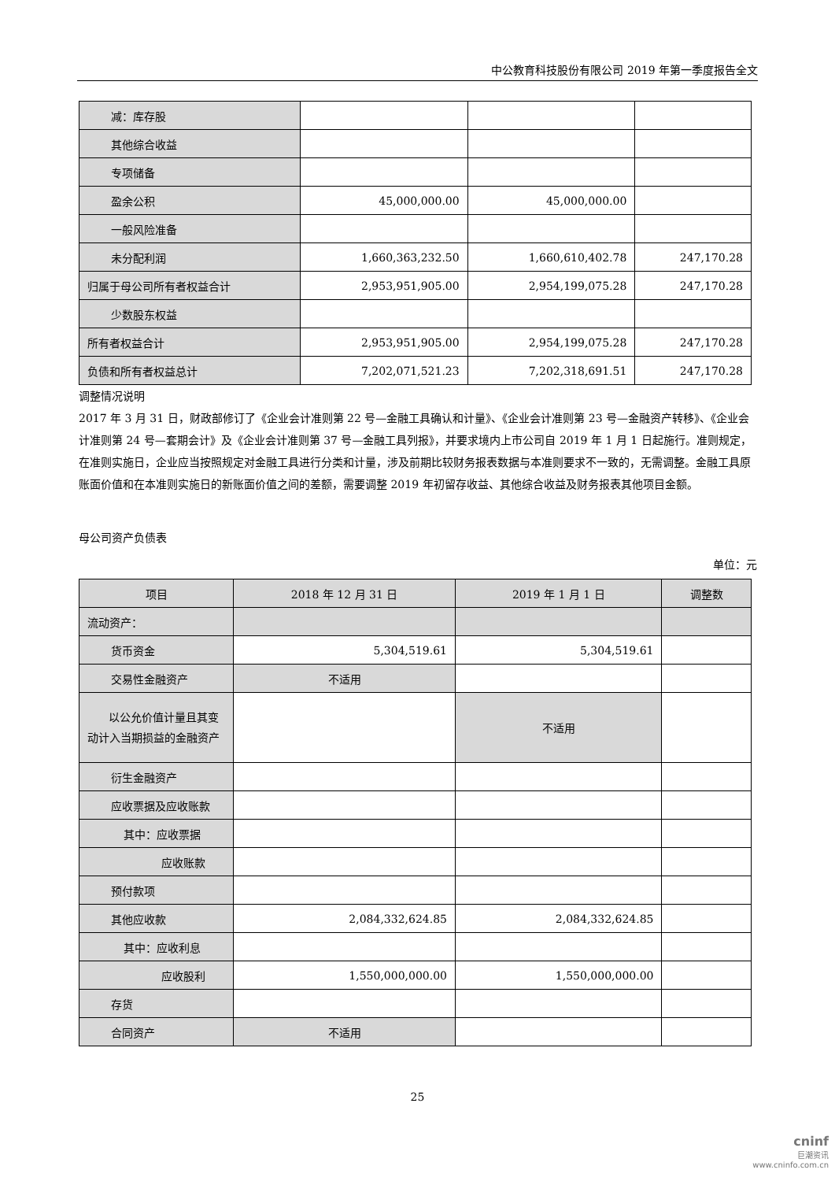中公教育科技股份有限公司 2019 年第一季度报告全文
| 减：库存股 | | | |
| 其他综合收益 | | | |
| 专项储备 | | | |
| 盈余公积 | 45,000,000.00 | 45,000,000.00 | |
| 一般风险准备 | | | |
| 未分配利润 | 1,660,363,232.50 | 1,660,610,402.78 | 247,170.28 |
| 归属于母公司所有者权益合计 | 2,953,951,905.00 | 2,954,199,075.28 | 247,170.28 |
| 少数股东权益 | | | |
| 所有者权益合计 | 2,953,951,905.00 | 2,954,199,075.28 | 247,170.28 |
| 负债和所有者权益总计 | 7,202,071,521.23 | 7,202,318,691.51 | 247,170.28 |
调整情况说明
2017 年 3 月 31 日，财政部修订了《企业会计准则第 22 号—金融工具确认和计量》、《企业会计准则第 23 号—金融资产转移》、《企业会计准则第 24 号—套期会计》及《企业会计准则第 37 号—金融工具列报》，并要求境内上市公司自 2019 年 1 月 1 日起施行。准则规定，在准则实施日，企业应当按照规定对金融工具进行分类和计量，涉及前期比较财务报表数据与本准则要求不一致的，无需调整。金融工具原账面价值和在本准则实施日的新账面价值之间的差额，需要调整 2019 年初留存收益、其他综合收益及财务报表其他项目金额。
母公司资产负债表
单位：元
| 项目 | 2018 年 12 月 31 日 | 2019 年 1 月 1 日 | 调整数 |
| --- | --- | --- | --- |
| 流动资产： | | | |
| 货币资金 | 5,304,519.61 | 5,304,519.61 | |
| 交易性金融资产 | 不适用 | | |
| 以公允价值计量且其变动计入当期损益的金融资产 | | 不适用 | |
| 衍生金融资产 | | | |
| 应收票据及应收账款 | | | |
| 其中：应收票据 | | | |
| 应收账款 | | | |
| 预付款项 | | | |
| 其他应收款 | 2,084,332,624.85 | 2,084,332,624.85 | |
| 其中：应收利息 | | | |
| 应收股利 | 1,550,000,000.00 | 1,550,000,000.00 | |
| 存货 | | | |
| 合同资产 | 不适用 | | |
25
cninf
巨潮资讯
www.cninfo.com.cn